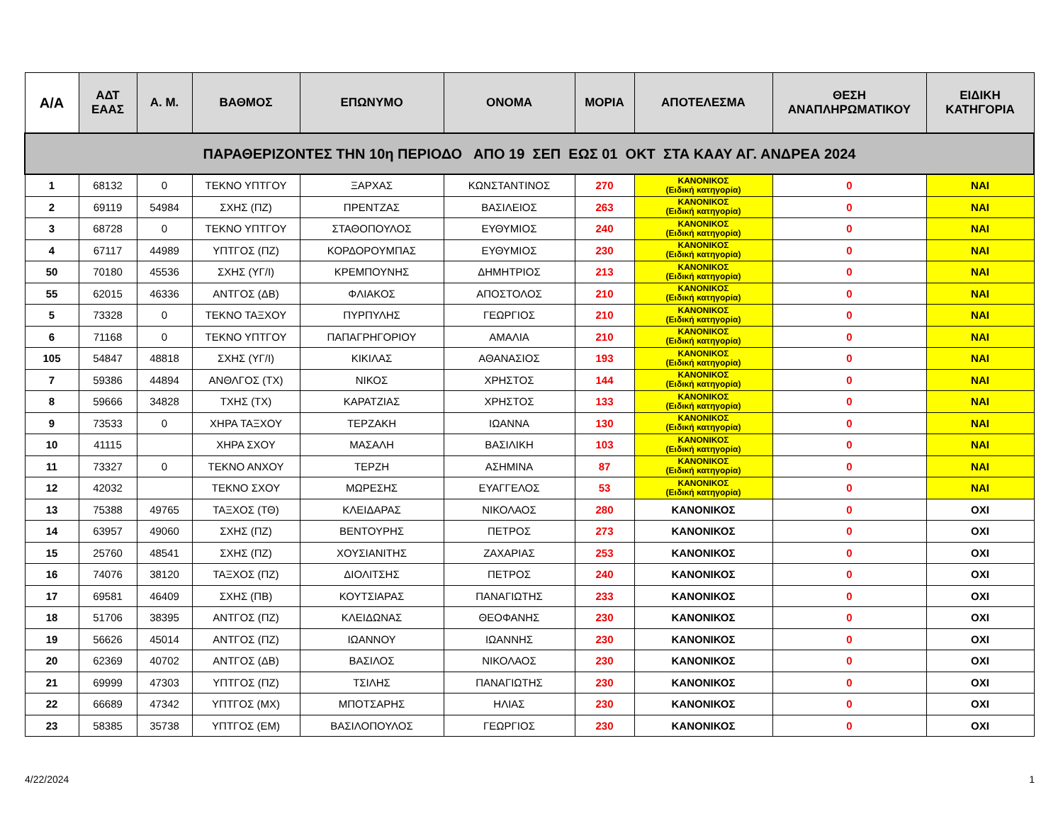| Α/Α | ΑΔΤ ΕΑΑΣ | Α. Μ. | ΒΑΘΜΟΣ | ΕΠΩΝΥΜΟ | ΟΝΟΜΑ | ΜΟΡΙΑ | ΑΠΟΤΕΛΕΣΜΑ | ΘΕΣΗ ΑΝΑΠΛΗΡΩΜΑΤΙΚΟΥ | ΕΙΔΙΚΗ ΚΑΤΗΓΟΡΙΑ |
| --- | --- | --- | --- | --- | --- | --- | --- | --- | --- |
| ΠΑΡΑΘΕΡΙΖΟΝΤΕΣ ΤΗΝ 10η ΠΕΡΙΟΔΟ ΑΠΟ 19 ΣΕΠ ΕΩΣ 01 ΟΚΤ ΣΤΑ ΚΑΑΥ ΑΓ. ΑΝΔΡΕΑ 2024 | | | | | | | | | |
| 1 | 68132 | 0 | ΤΕΚΝΟ ΥΠΤΓΟΥ | ΞΑΡΧΑΣ | ΚΩΝΣΤΑΝΤΙΝΟΣ | 270 | ΚΑΝΟΝΙΚΟΣ (Ειδική κατηγορία) | 0 | ΝΑΙ |
| 2 | 69119 | 54984 | ΣΧΗΣ (ΠΖ) | ΠΡΕΝΤΖΑΣ | ΒΑΣΙΛΕΙΟΣ | 263 | ΚΑΝΟΝΙΚΟΣ (Ειδική κατηγορία) | 0 | ΝΑΙ |
| 3 | 68728 | 0 | ΤΕΚΝΟ ΥΠΤΓΟΥ | ΣΤΑΘΟΠΟΥΛΟΣ | ΕΥΘΥΜΙΟΣ | 240 | ΚΑΝΟΝΙΚΟΣ (Ειδική κατηγορία) | 0 | ΝΑΙ |
| 4 | 67117 | 44989 | ΥΠΤΓΟΣ (ΠΖ) | ΚΟΡΔΟΡΟΥΜΠΑΣ | ΕΥΘΥΜΙΟΣ | 230 | ΚΑΝΟΝΙΚΟΣ (Ειδική κατηγορία) | 0 | ΝΑΙ |
| 50 | 70180 | 45536 | ΣΧΗΣ (ΥΓ/Ι) | ΚΡΕΜΠΟΥΝΗΣ | ΔΗΜΗΤΡΙΟΣ | 213 | ΚΑΝΟΝΙΚΟΣ (Ειδική κατηγορία) | 0 | ΝΑΙ |
| 55 | 62015 | 46336 | ΑΝΤΓΟΣ (ΔΒ) | ΦΛΙΑΚΟΣ | ΑΠΟΣΤΟΛΟΣ | 210 | ΚΑΝΟΝΙΚΟΣ (Ειδική κατηγορία) | 0 | ΝΑΙ |
| 5 | 73328 | 0 | ΤΕΚΝΟ ΤΑΞΧΟΥ | ΠΥΡΠΥΛΗΣ | ΓΕΩΡΓΙΟΣ | 210 | ΚΑΝΟΝΙΚΟΣ (Ειδική κατηγορία) | 0 | ΝΑΙ |
| 6 | 71168 | 0 | ΤΕΚΝΟ ΥΠΤΓΟΥ | ΠΑΠΑΓΡΗΓΟΡΙΟΥ | ΑΜΑΛΙΑ | 210 | ΚΑΝΟΝΙΚΟΣ (Ειδική κατηγορία) | 0 | ΝΑΙ |
| 105 | 54847 | 48818 | ΣΧΗΣ (ΥΓ/Ι) | ΚΙΚΙΛΑΣ | ΑΘΑΝΑΣΙΟΣ | 193 | ΚΑΝΟΝΙΚΟΣ (Ειδική κατηγορία) | 0 | ΝΑΙ |
| 7 | 59386 | 44894 | ΑΝΘΛΓΟΣ (ΤΧ) | ΝΙΚΟΣ | ΧΡΗΣΤΟΣ | 144 | ΚΑΝΟΝΙΚΟΣ (Ειδική κατηγορία) | 0 | ΝΑΙ |
| 8 | 59666 | 34828 | ΤΧΗΣ (ΤΧ) | ΚΑΡΑΤΖΙΑΣ | ΧΡΗΣΤΟΣ | 133 | ΚΑΝΟΝΙΚΟΣ (Ειδική κατηγορία) | 0 | ΝΑΙ |
| 9 | 73533 | 0 | ΧΗΡΑ ΤΑΞΧΟΥ | ΤΕΡΖΑΚΗ | ΙΩΑΝΝΑ | 130 | ΚΑΝΟΝΙΚΟΣ (Ειδική κατηγορία) | 0 | ΝΑΙ |
| 10 | 41115 | | ΧΗΡΑ ΣΧΟΥ | ΜΑΣΑΛΗ | ΒΑΣΙΛΙΚΗ | 103 | ΚΑΝΟΝΙΚΟΣ (Ειδική κατηγορία) | 0 | ΝΑΙ |
| 11 | 73327 | 0 | ΤΕΚΝΟ ΑΝΧΟΥ | ΤΕΡΖΗ | ΑΣΗΜΙΝΑ | 87 | ΚΑΝΟΝΙΚΟΣ (Ειδική κατηγορία) | 0 | ΝΑΙ |
| 12 | 42032 | | ΤΕΚΝΟ ΣΧΟΥ | ΜΩΡΕΣΗΣ | ΕΥΑΓΓΕΛΟΣ | 53 | ΚΑΝΟΝΙΚΟΣ (Ειδική κατηγορία) | 0 | ΝΑΙ |
| 13 | 75388 | 49765 | ΤΑΞΧΟΣ (ΤΘ) | ΚΛΕΙΔΑΡΑΣ | ΝΙΚΟΛΑΟΣ | 280 | ΚΑΝΟΝΙΚΟΣ | 0 | ΟΧΙ |
| 14 | 63957 | 49060 | ΣΧΗΣ (ΠΖ) | ΒΕΝΤΟΥΡΗΣ | ΠΕΤΡΟΣ | 273 | ΚΑΝΟΝΙΚΟΣ | 0 | ΟΧΙ |
| 15 | 25760 | 48541 | ΣΧΗΣ (ΠΖ) | ΧΟΥΣΙΑΝΙΤΗΣ | ΖΑΧΑΡΙΑΣ | 253 | ΚΑΝΟΝΙΚΟΣ | 0 | ΟΧΙ |
| 16 | 74076 | 38120 | ΤΑΞΧΟΣ (ΠΖ) | ΔΙΟΛΙΤΣΗΣ | ΠΕΤΡΟΣ | 240 | ΚΑΝΟΝΙΚΟΣ | 0 | ΟΧΙ |
| 17 | 69581 | 46409 | ΣΧΗΣ (ΠΒ) | ΚΟΥΤΣΙΑΡΑΣ | ΠΑΝΑΓΙΩΤΗΣ | 233 | ΚΑΝΟΝΙΚΟΣ | 0 | ΟΧΙ |
| 18 | 51706 | 38395 | ΑΝΤΓΟΣ (ΠΖ) | ΚΛΕΙΔΩΝΑΣ | ΘΕΟΦΑΝΗΣ | 230 | ΚΑΝΟΝΙΚΟΣ | 0 | ΟΧΙ |
| 19 | 56626 | 45014 | ΑΝΤΓΟΣ (ΠΖ) | ΙΩΑΝΝΟΥ | ΙΩΑΝΝΗΣ | 230 | ΚΑΝΟΝΙΚΟΣ | 0 | ΟΧΙ |
| 20 | 62369 | 40702 | ΑΝΤΓΟΣ (ΔΒ) | ΒΑΣΙΛΟΣ | ΝΙΚΟΛΑΟΣ | 230 | ΚΑΝΟΝΙΚΟΣ | 0 | ΟΧΙ |
| 21 | 69999 | 47303 | ΥΠΤΓΟΣ (ΠΖ) | ΤΣΙΛΗΣ | ΠΑΝΑΓΙΩΤΗΣ | 230 | ΚΑΝΟΝΙΚΟΣ | 0 | ΟΧΙ |
| 22 | 66689 | 47342 | ΥΠΤΓΟΣ (ΜΧ) | ΜΠΟΤΣΑΡΗΣ | ΗΛΙΑΣ | 230 | ΚΑΝΟΝΙΚΟΣ | 0 | ΟΧΙ |
| 23 | 58385 | 35738 | ΥΠΤΓΟΣ (ΕΜ) | ΒΑΣΙΛΟΠΟΥΛΟΣ | ΓΕΩΡΓΙΟΣ | 230 | ΚΑΝΟΝΙΚΟΣ | 0 | ΟΧΙ |
4/22/2024 1